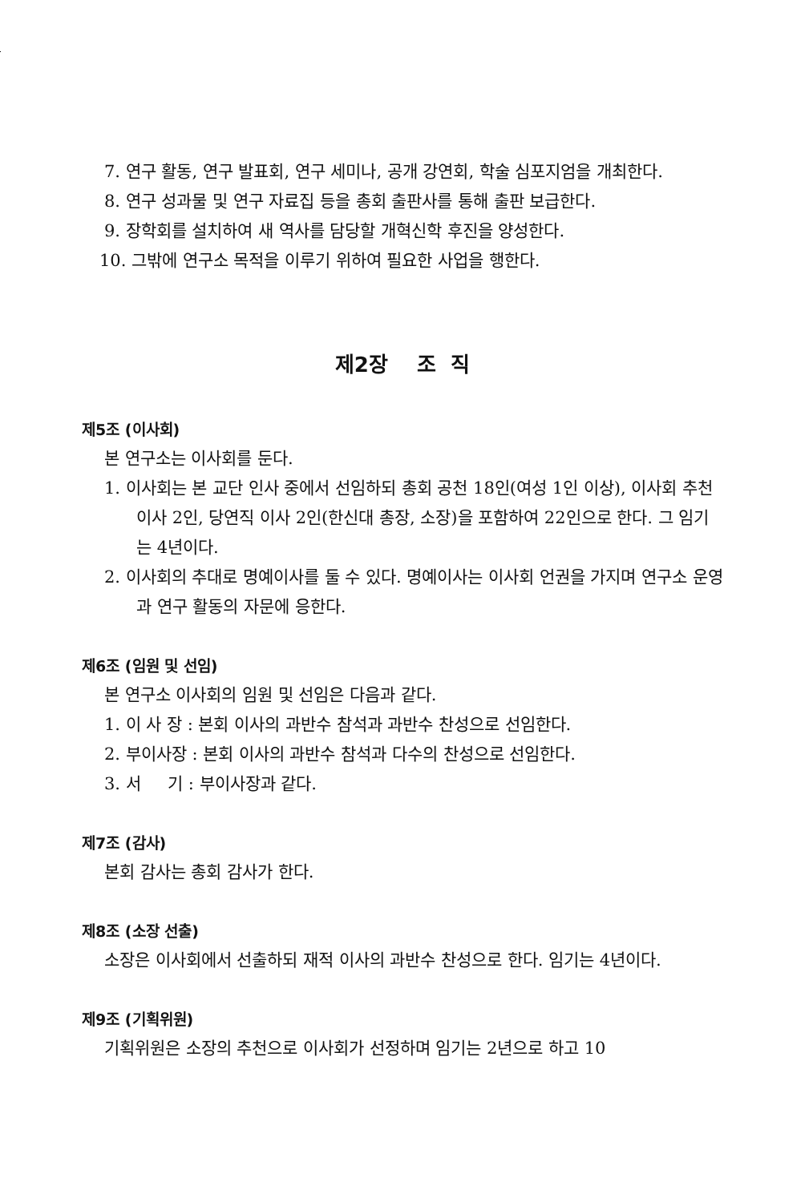7. 연구 활동, 연구 발표회, 연구 세미나, 공개 강연회, 학술 심포지엄을 개최한다.
8. 연구 성과물 및 연구 자료집 등을 총회 출판사를 통해 출판 보급한다.
9. 장학회를 설치하여 새 역사를 담당할 개혁신학 후진을 양성한다.
10. 그밖에 연구소 목적을 이루기 위하여 필요한 사업을 행한다.
제2장 조 직
제5조 (이사회)
본 연구소는 이사회를 둔다.
1. 이사회는 본 교단 인사 중에서 선임하되 총회 공천 18인(여성 1인 이상), 이사회 추천 이사 2인, 당연직 이사 2인(한신대 총장, 소장)을 포함하여 22인으로 한다. 그 임기는 4년이다.
2. 이사회의 추대로 명예이사를 둘 수 있다. 명예이사는 이사회 언권을 가지며 연구소 운영과 연구 활동의 자문에 응한다.
제6조 (임원 및 선임)
본 연구소 이사회의 임원 및 선임은 다음과 같다.
1. 이 사 장 : 본회 이사의 과반수 참석과 과반수 찬성으로 선임한다.
2. 부이사장 : 본회 이사의 과반수 참석과 다수의 찬성으로 선임한다.
3. 서 기 : 부이사장과 같다.
제7조 (감사)
본회 감사는 총회 감사가 한다.
제8조 (소장 선출)
소장은 이사회에서 선출하되 재적 이사의 과반수 찬성으로 한다. 임기는 4년이다.
제9조 (기획위원)
기획위원은 소장의 추천으로 이사회가 선정하며 임기는 2년으로 하고 10